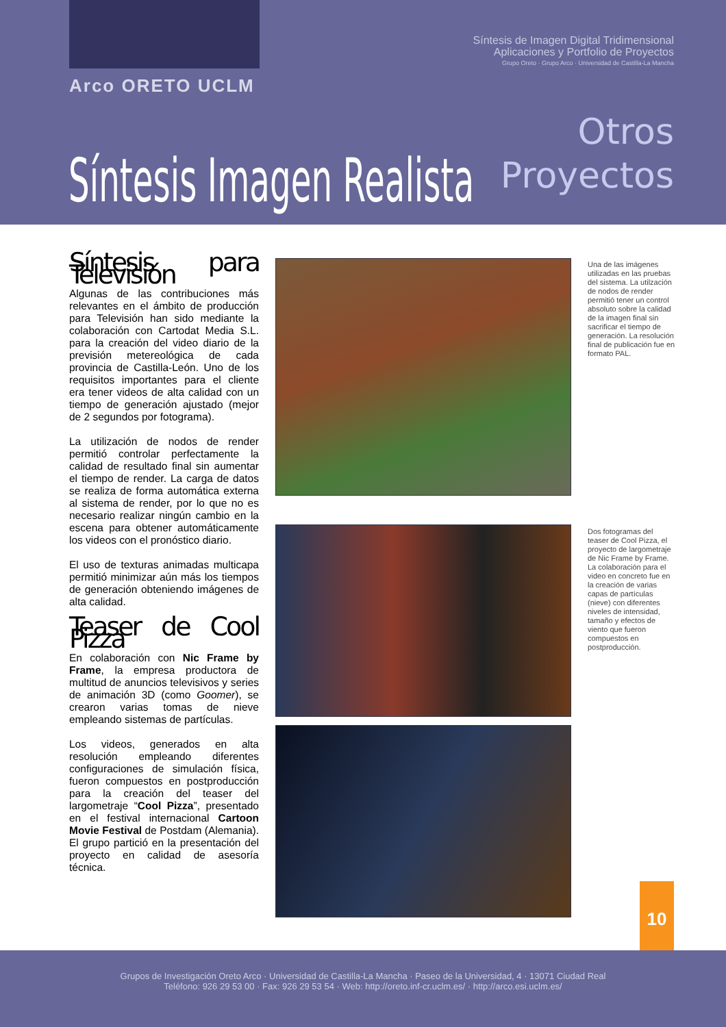Síntesis de Imagen Digital Tridimensional
Aplicaciones y Portfolio de Proyectos
Grupo Oreto · Grupo Arco · Universidad de Castilla-La Mancha
Arco ORETO UCLM
Otros
Proyectos
Síntesis Imagen Realista
Síntesis para Televisión
Algunas de las contribuciones más relevantes en el ámbito de producción para Televisión han sido mediante la colaboración con Cartodat Media S.L. para la creación del video diario de la previsión metereológica de cada provincia de Castilla-León. Uno de los requisitos importantes para el cliente era tener videos de alta calidad con un tiempo de generación ajustado (mejor de 2 segundos por fotograma).
La utilización de nodos de render permitió controlar perfectamente la calidad de resultado final sin aumentar el tiempo de render. La carga de datos se realiza de forma automática externa al sistema de render, por lo que no es necesario realizar ningún cambio en la escena para obtener automáticamente los videos con el pronóstico diario.
El uso de texturas animadas multicapa permitió minimizar aún más los tiempos de generación obteniendo imágenes de alta calidad.
Teaser de Cool Pizza
En colaboración con Nic Frame by Frame, la empresa productora de multitud de anuncios televisivos y series de animación 3D (como Goomer), se crearon varias tomas de nieve empleando sistemas de partículas.
Los videos, generados en alta resolución empleando diferentes configuraciones de simulación física, fueron compuestos en postproducción para la creación del teaser del largometraje “Cool Pizza”, presentado en el festival internacional Cartoon Movie Festival de Postdam (Alemania). El grupo partició en la presentación del proyecto en calidad de asesoría técnica.
Una de las imágenes utilizadas en las pruebas del sistema. La utilzación de nodos de render permitió tener un control absoluto sobre la calidad de la imagen final sin sacrificar el tiempo de generación. La resolución final de publicación fue en formato PAL.
Dos fotogramas del teaser de Cool Pizza, el proyecto de largometraje de Nic Frame by Frame. La colaboración para el video en concreto fue en la creación de varias capas de partículas (nieve) con diferentes niveles de intensidad, tamaño y efectos de viento que fueron compuestos en postproducción.
10
Grupos de Investigación Oreto Arco · Universidad de Castilla-La Mancha · Paseo de la Universidad, 4 · 13071 Ciudad Real
Teléfono: 926 29 53 00 · Fax: 926 29 53 54 · Web: http://oreto.inf-cr.uclm.es/ · http://arco.esi.uclm.es/